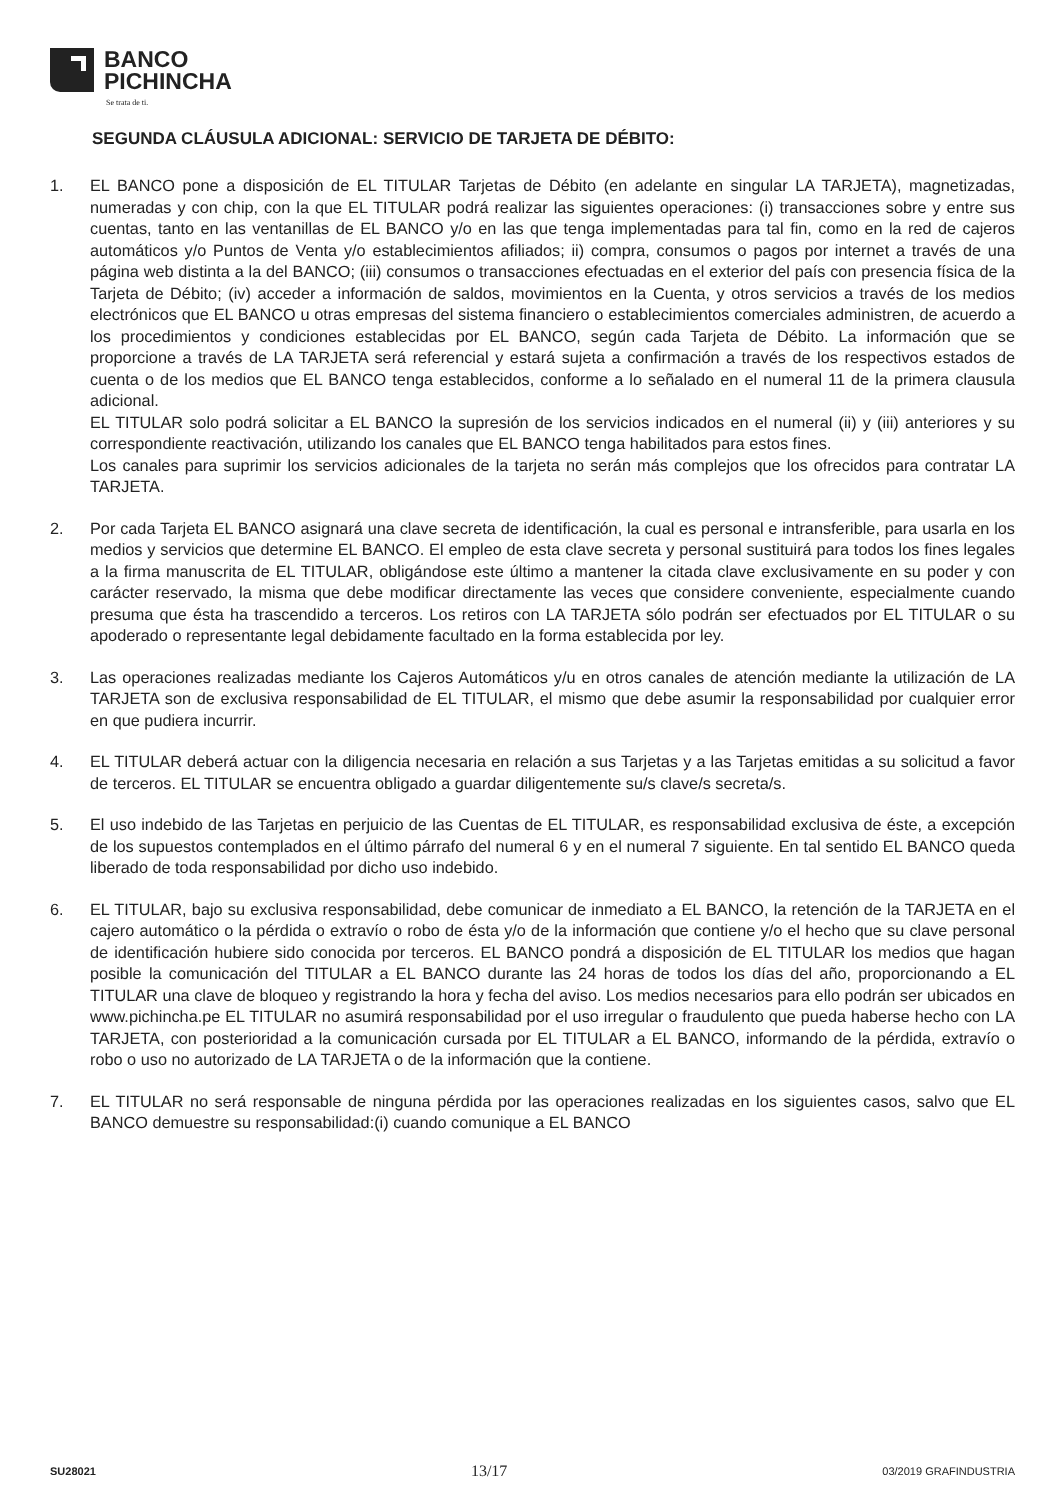BANCO
PICHINCHA
Se trata de ti.
SEGUNDA CLÁUSULA ADICIONAL: SERVICIO DE TARJETA DE DÉBITO:
1. EL BANCO pone a disposición de EL TITULAR Tarjetas de Débito (en adelante en singular LA TARJETA), magnetizadas, numeradas y con chip, con la que EL TITULAR podrá realizar las siguientes operaciones: (i) transacciones sobre y entre sus cuentas, tanto en las ventanillas de EL BANCO y/o en las que tenga implementadas para tal fin, como en la red de cajeros automáticos y/o Puntos de Venta y/o establecimientos afiliados; ii) compra, consumos o pagos por internet a través de una página web distinta a la del BANCO; (iii) consumos o transacciones efectuadas en el exterior del país con presencia física de la Tarjeta de Débito; (iv) acceder a información de saldos, movimientos en la Cuenta, y otros servicios a través de los medios electrónicos que EL BANCO u otras empresas del sistema financiero o establecimientos comerciales administren, de acuerdo a los procedimientos y condiciones establecidas por EL BANCO, según cada Tarjeta de Débito. La información que se proporcione a través de LA TARJETA será referencial y estará sujeta a confirmación a través de los respectivos estados de cuenta o de los medios que EL BANCO tenga establecidos, conforme a lo señalado en el numeral 11 de la primera clausula adicional.
EL TITULAR solo podrá solicitar a EL BANCO la supresión de los servicios indicados en el numeral (ii) y (iii) anteriores y su correspondiente reactivación, utilizando los canales que EL BANCO tenga habilitados para estos fines.
Los canales para suprimir los servicios adicionales de la tarjeta no serán más complejos que los ofrecidos para contratar LA TARJETA.
2. Por cada Tarjeta EL BANCO asignará una clave secreta de identificación, la cual es personal e intransferible, para usarla en los medios y servicios que determine EL BANCO. El empleo de esta clave secreta y personal sustituirá para todos los fines legales a la firma manuscrita de EL TITULAR, obligándose este último a mantener la citada clave exclusivamente en su poder y con carácter reservado, la misma que debe modificar directamente las veces que considere conveniente, especialmente cuando presuma que ésta ha trascendido a terceros. Los retiros con LA TARJETA sólo podrán ser efectuados por EL TITULAR o su apoderado o representante legal debidamente facultado en la forma establecida por ley.
3. Las operaciones realizadas mediante los Cajeros Automáticos y/u en otros canales de atención mediante la utilización de LA TARJETA son de exclusiva responsabilidad de EL TITULAR, el mismo que debe asumir la responsabilidad por cualquier error en que pudiera incurrir.
4. EL TITULAR deberá actuar con la diligencia necesaria en relación a sus Tarjetas y a las Tarjetas emitidas a su solicitud a favor de terceros. EL TITULAR se encuentra obligado a guardar diligentemente su/s clave/s secreta/s.
5. El uso indebido de las Tarjetas en perjuicio de las Cuentas de EL TITULAR, es responsabilidad exclusiva de éste, a excepción de los supuestos contemplados en el último párrafo del numeral 6 y en el numeral 7 siguiente. En tal sentido EL BANCO queda liberado de toda responsabilidad por dicho uso indebido.
6. EL TITULAR, bajo su exclusiva responsabilidad, debe comunicar de inmediato a EL BANCO, la retención de la TARJETA en el cajero automático o la pérdida o extravío o robo de ésta y/o de la información que contiene y/o el hecho que su clave personal de identificación hubiere sido conocida por terceros. EL BANCO pondrá a disposición de EL TITULAR los medios que hagan posible la comunicación del TITULAR a EL BANCO durante las 24 horas de todos los días del año, proporcionando a EL TITULAR una clave de bloqueo y registrando la hora y fecha del aviso. Los medios necesarios para ello podrán ser ubicados en www.pichincha.pe EL TITULAR no asumirá responsabilidad por el uso irregular o fraudulento que pueda haberse hecho con LA TARJETA, con posterioridad a la comunicación cursada por EL TITULAR a EL BANCO, informando de la pérdida, extravío o robo o uso no autorizado de LA TARJETA o de la información que la contiene.
7. EL TITULAR no será responsable de ninguna pérdida por las operaciones realizadas en los siguientes casos, salvo que EL BANCO demuestre su responsabilidad:(i) cuando comunique a EL BANCO
SU28021 13/17 03/2019 GRAFINDUSTRIA